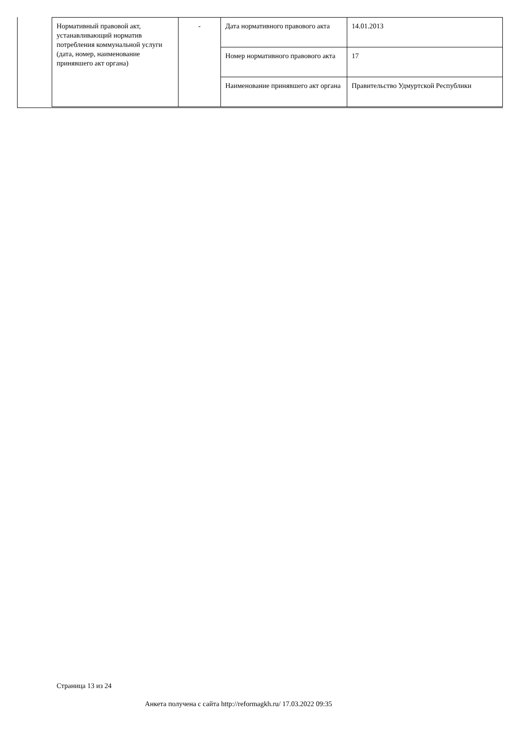| Нормативный правовой акт, устанавливающий норматив потребления коммунальной услуги (дата, номер, наименование принявшего акт органа) | - | Дата нормативного правового акта | 14.01.2013 |
| | | Номер нормативного правового акта | 17 |
| | | Наименование принявшего акт органа | Правительство Удмуртской Республики |
Страница 13 из 24
Анкета получена с сайта http://reformagkh.ru/ 17.03.2022 09:35